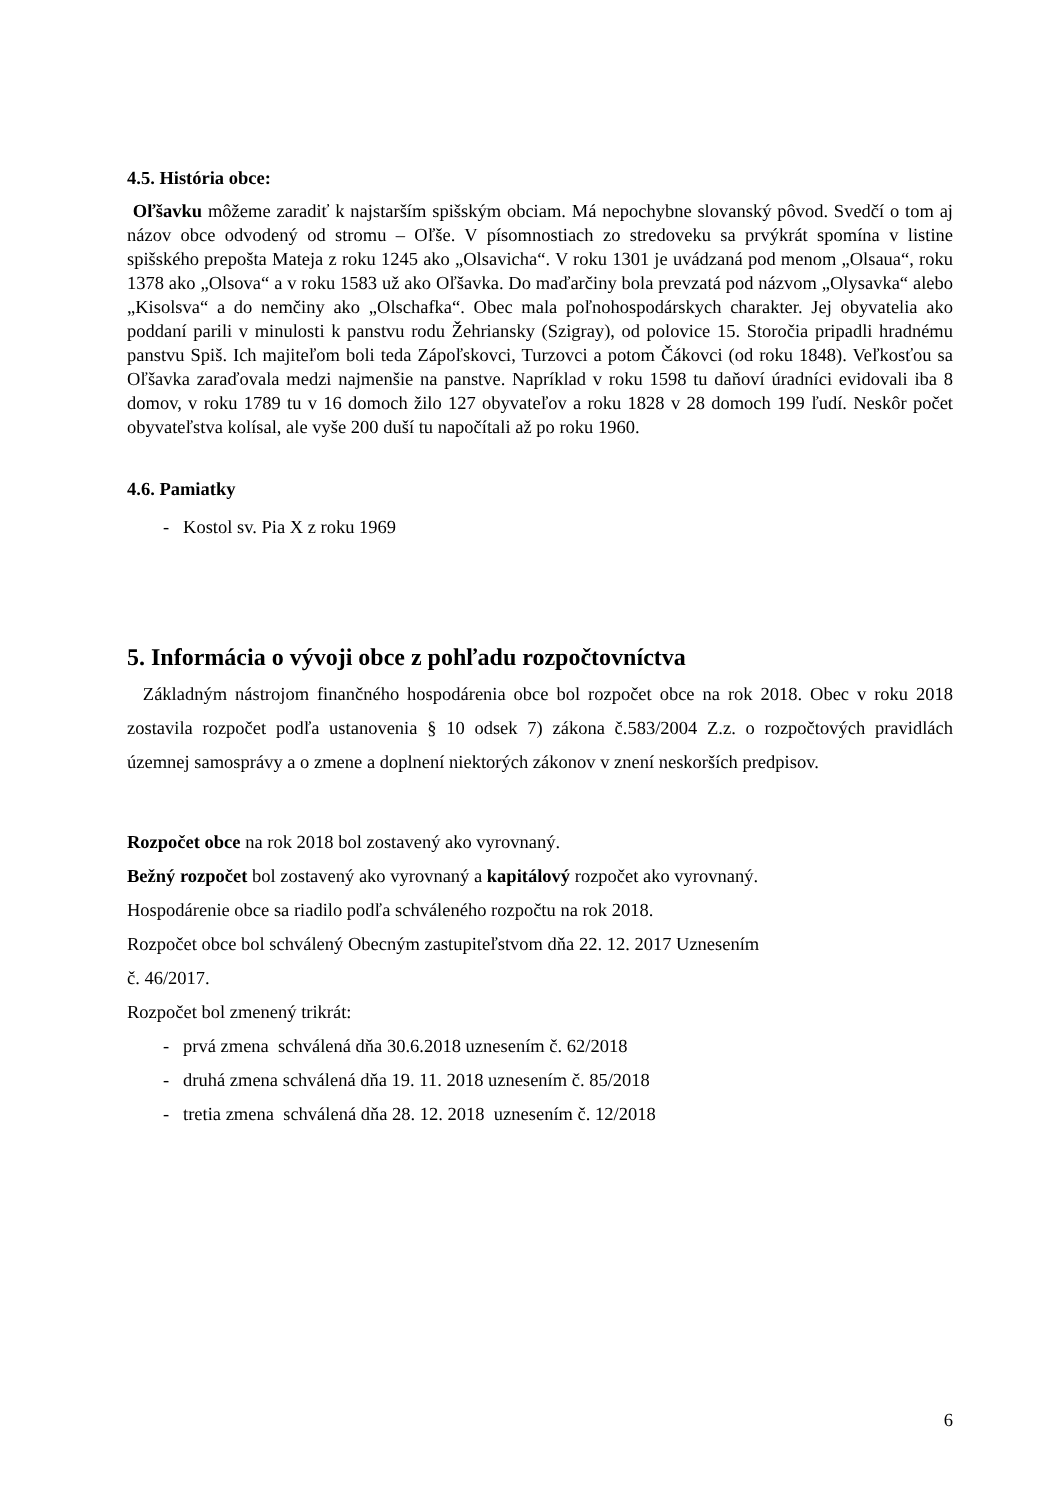4.5. História obce:
Oľšavku môžeme zaradiť k najstarším spišským obciam. Má nepochybne slovanský pôvod. Svedčí o tom aj názov obce odvodený od stromu – Oľše. V písomnostiach zo stredoveku sa prvýkrát spomína v listine spišského prepošta Mateja z roku 1245 ako „Olsavicha“. V roku 1301 je uvádzaná pod menom „Olsaua“, roku 1378 ako „Olsova“ a v roku 1583 už ako Oľšavka. Do maďarčiny bola prevzatá pod názvom „Olysavka“ alebo „Kisolsva“ a do nemčiny ako „Olschafka“. Obec mala poľnohospodárskych charakter. Jej obyvatelia ako poddaní parili v minulosti k panstvu rodu Žehriansky (Szigray), od polovice 15. Storočia pripadli hradnému panstvu Spiš. Ich majiteľom boli teda Zápoľskovci, Turzovci a potom Čákovci (od roku 1848). Veľkosťou sa Oľšavka zaraďovala medzi najmenšie na panstve. Napríklad v roku 1598 tu daňoví úradníci evidovali iba 8 domov, v roku 1789 tu v 16 domoch žilo 127 obyvateľov a roku 1828 v 28 domoch 199 ľudí. Neskôr počet obyvateľstva kolísal, ale vyše 200 duší tu napočítali až po roku 1960.
4.6. Pamiatky
- Kostol sv. Pia X z roku 1969
5. Informácia o vývoji obce z pohľadu rozpočtovníctva
Základným nástrojom finančného hospodárenia obce bol rozpočet obce na rok 2018. Obec v roku 2018 zostavila rozpočet podľa ustanovenia § 10 odsek 7) zákona č.583/2004 Z.z. o rozpočtových pravidlách územnej samosprávy a o zmene a doplnení niektorých zákonov v znení neskorších predpisov.
Rozpočet obce na rok 2018 bol zostavený ako vyrovnaný.
Bežný rozpočet bol zostavený ako vyrovnaný a kapitálový rozpočet ako vyrovnaný.
Hospodárenie obce sa riadilo podľa schváleného rozpočtu na rok 2018.
Rozpočet obce bol schválený Obecným zastupiteľstvom dňa 22. 12. 2017 Uznesením
č. 46/2017.
Rozpočet bol zmenený trikrát:
- prvá zmena schválená dňa 30.6.2018 uznesením č. 62/2018
- druhá zmena schválená dňa 19. 11. 2018 uznesením č. 85/2018
- tretia zmena schválená dňa 28. 12. 2018 uznesením č. 12/2018
6